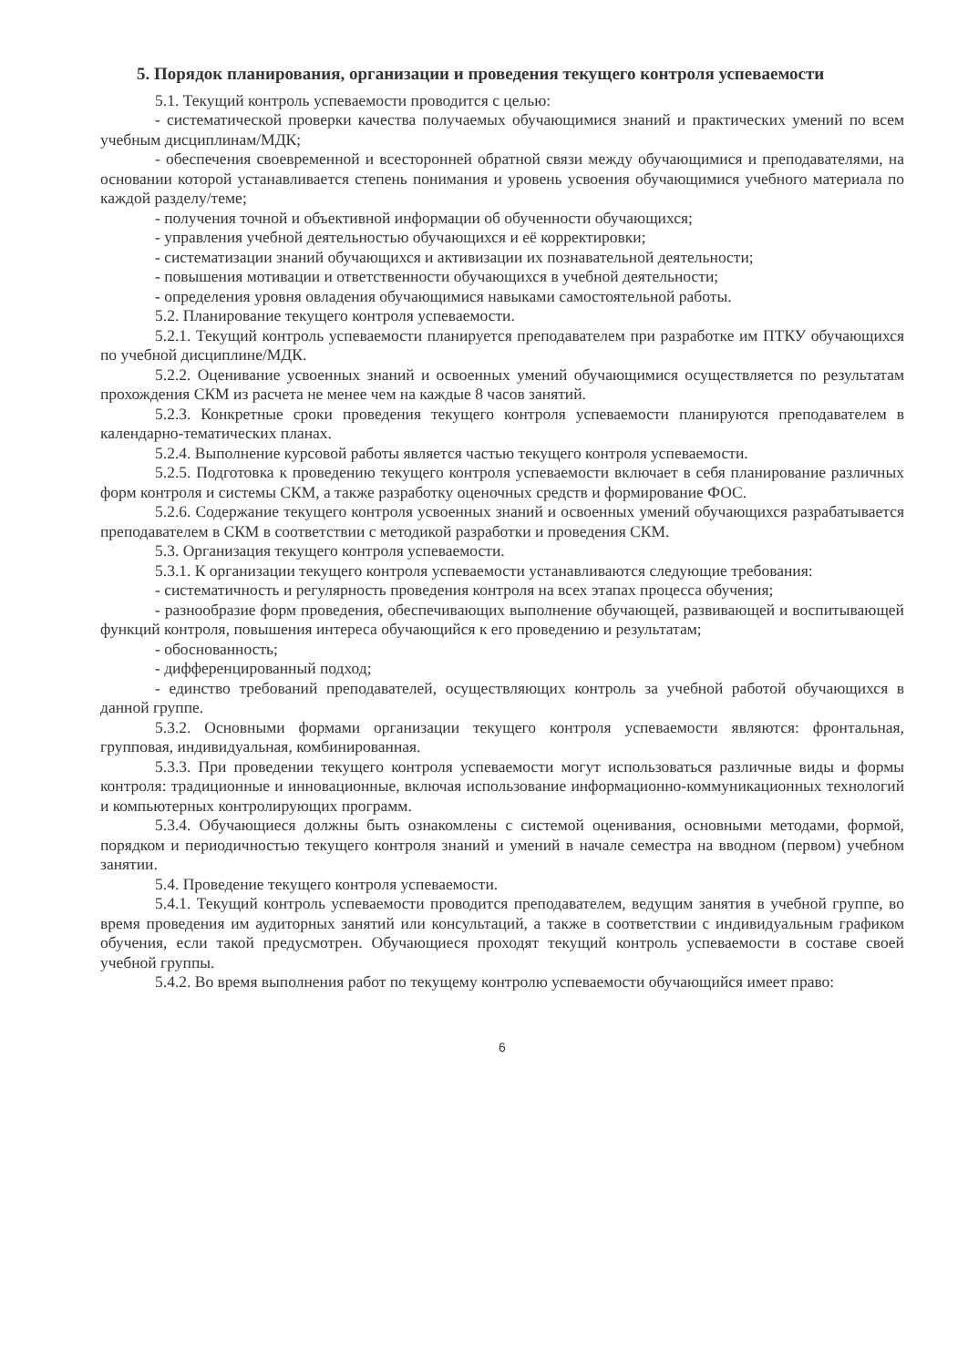5. Порядок планирования, организации и проведения текущего контроля успеваемости
5.1. Текущий контроль успеваемости проводится с целью:
- систематической проверки качества получаемых обучающимися знаний и практических умений по всем учебным дисциплинам/МДК;
- обеспечения своевременной и всесторонней обратной связи между обучающимися и преподавателями, на основании которой устанавливается степень понимания и уровень усвоения обучающимися учебного материала по каждой разделу/теме;
- получения точной и объективной информации об обученности обучающихся;
- управления учебной деятельностью обучающихся и её корректировки;
- систематизации знаний обучающихся и активизации их познавательной деятельности;
- повышения мотивации и ответственности обучающихся в учебной деятельности;
- определения уровня овладения обучающимися навыками самостоятельной работы.
5.2. Планирование текущего контроля успеваемости.
5.2.1. Текущий контроль успеваемости планируется преподавателем при разработке им ПТКУ обучающихся по учебной дисциплине/МДК.
5.2.2. Оценивание усвоенных знаний и освоенных умений обучающимися осуществляется по результатам прохождения СКМ из расчета не менее чем на каждые 8 часов занятий.
5.2.3. Конкретные сроки проведения текущего контроля успеваемости планируются преподавателем в календарно-тематических планах.
5.2.4. Выполнение курсовой работы является частью текущего контроля успеваемости.
5.2.5. Подготовка к проведению текущего контроля успеваемости включает в себя планирование различных форм контроля и системы СКМ, а также разработку оценочных средств и формирование ФОС.
5.2.6. Содержание текущего контроля усвоенных знаний и освоенных умений обучающихся разрабатывается преподавателем в СКМ в соответствии с методикой разработки и проведения СКМ.
5.3. Организация текущего контроля успеваемости.
5.3.1. К организации текущего контроля успеваемости устанавливаются следующие требования:
- систематичность и регулярность проведения контроля на всех этапах процесса обучения;
- разнообразие форм проведения, обеспечивающих выполнение обучающей, развивающей и воспитывающей функций контроля, повышения интереса обучающийся к его проведению и результатам;
- обоснованность;
- дифференцированный подход;
- единство требований преподавателей, осуществляющих контроль за учебной работой обучающихся в данной группе.
5.3.2. Основными формами организации текущего контроля успеваемости являются: фронтальная, групповая, индивидуальная, комбинированная.
5.3.3. При проведении текущего контроля успеваемости могут использоваться различные виды и формы контроля: традиционные и инновационные, включая использование информационно-коммуникационных технологий и компьютерных контролирующих программ.
5.3.4. Обучающиеся должны быть ознакомлены с системой оценивания, основными методами, формой, порядком и периодичностью текущего контроля знаний и умений в начале семестра на вводном (первом) учебном занятии.
5.4. Проведение текущего контроля успеваемости.
5.4.1. Текущий контроль успеваемости проводится преподавателем, ведущим занятия в учебной группе, во время проведения им аудиторных занятий или консультаций, а также в соответствии с индивидуальным графиком обучения, если такой предусмотрен. Обучающиеся проходят текущий контроль успеваемости в составе своей учебной группы.
5.4.2. Во время выполнения работ по текущему контролю успеваемости обучающийся имеет право:
6